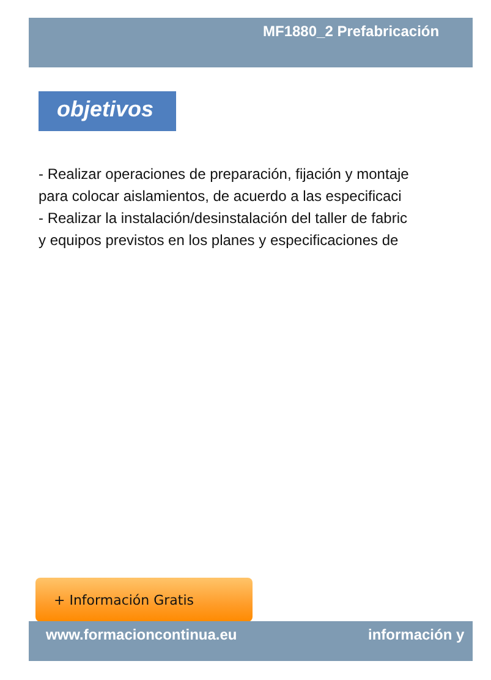MF1880_2 Prefabricación
objetivos
- Realizar operaciones de preparación, fijación y montaje
para colocar aislamientos, de acuerdo a las especificaci
- Realizar la instalación/desinstalación del taller de fabric
y equipos previstos en los planes y especificaciones de
+ Información Gratis
www.formacioncontinua.eu información y